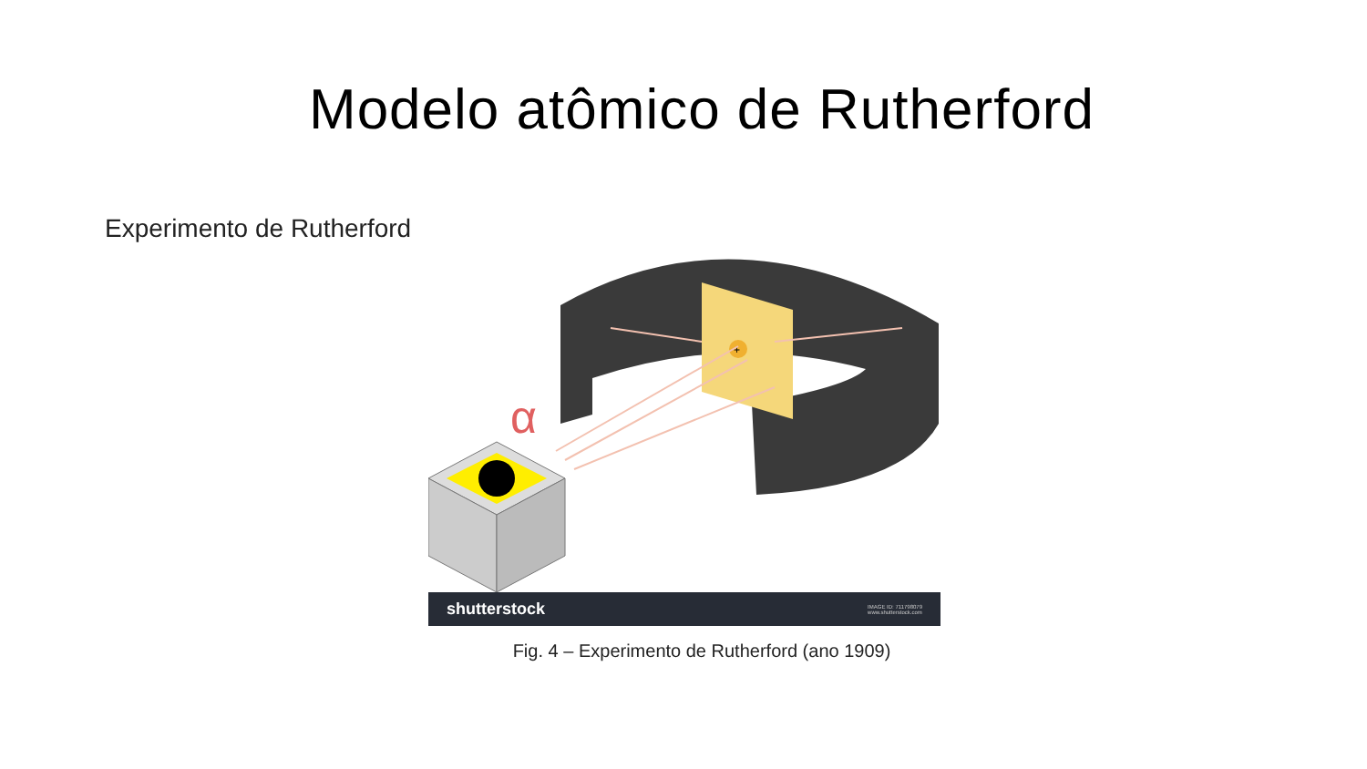Modelo atômico de Rutherford
Experimento de Rutherford
+
α
shutterstock IMAGE ID: 711798079
www.shutterstock.com
Fig. 4 – Experimento de Rutherford (ano 1909)